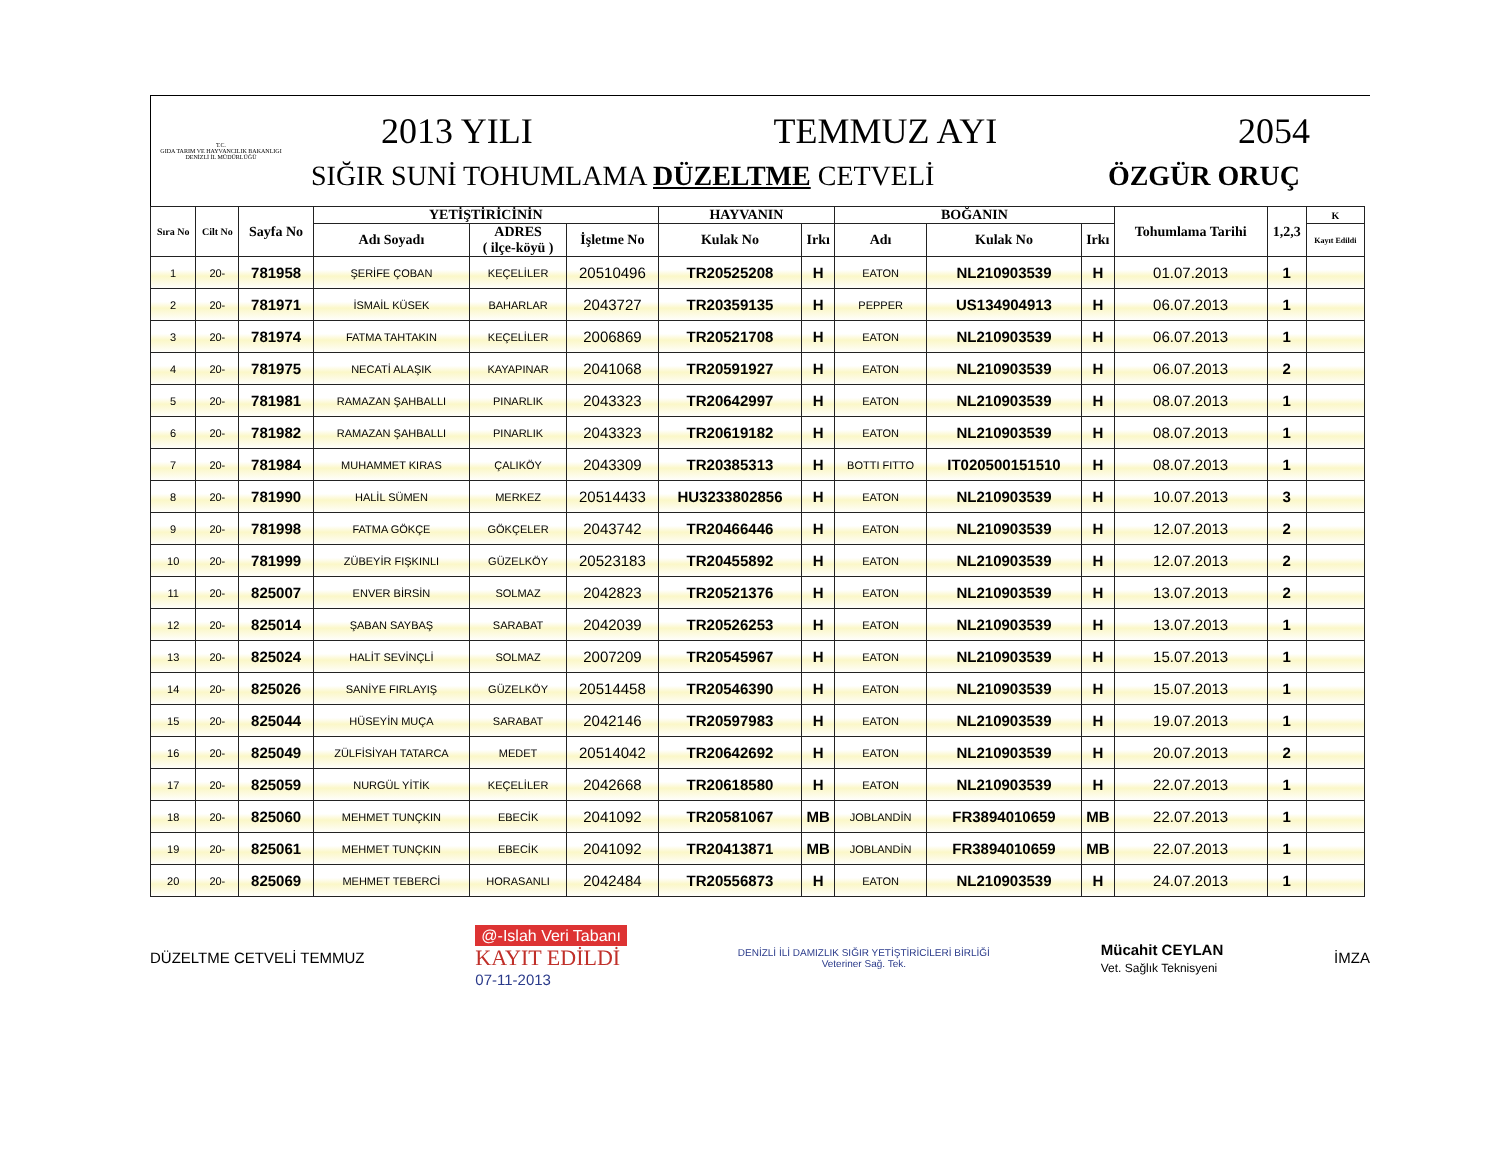T.C.
GIDA TARIM VE HAYVANCILIK BAKANLIGI
DENİZLİ İL MÜDÜRLÜĞÜ
2013 YILI TEMMUZ AYI 2054
SIĞIR SUNİ TOHUMLAMA DÜZELTME CETVELİ ÖZGÜR ORUÇ
| Sıra No | Cilt No | Sayfa No | YETİŞTİRİCİNİN | | | HAYVANIN | | BOĞANIN | | | Tohumlama Tarihi | 1,2,3 | K |
| --- | --- | --- | --- | --- | --- | --- | --- | --- | --- | --- | --- | --- | --- |
| | | | Adı Soyadı | ADRES ( ilçe-köyü ) | İşletme No | Kulak No | Irkı | Adı | Kulak No | Irkı | | | Kayıt Edildi |
| 1 | 20- | 781958 | ŞERİFE ÇOBAN | KEÇELİLER | 20510496 | TR20525208 | H | EATON | NL210903539 | H | 01.07.2013 | 1 | |
| 2 | 20- | 781971 | İSMAİL KÜSEK | BAHARLAR | 2043727 | TR20359135 | H | PEPPER | US134904913 | H | 06.07.2013 | 1 | |
| 3 | 20- | 781974 | FATMA TAHTAKIN | KEÇELİLER | 2006869 | TR20521708 | H | EATON | NL210903539 | H | 06.07.2013 | 1 | |
| 4 | 20- | 781975 | NECATİ ALAŞIK | KAYAPINAR | 2041068 | TR20591927 | H | EATON | NL210903539 | H | 06.07.2013 | 2 | |
| 5 | 20- | 781981 | RAMAZAN ŞAHBALLI | PINARLIK | 2043323 | TR20642997 | H | EATON | NL210903539 | H | 08.07.2013 | 1 | |
| 6 | 20- | 781982 | RAMAZAN ŞAHBALLI | PINARLIK | 2043323 | TR20619182 | H | EATON | NL210903539 | H | 08.07.2013 | 1 | |
| 7 | 20- | 781984 | MUHAMMET KIRAS | ÇALIKÖY | 2043309 | TR20385313 | H | BOTTI FITTO | IT020500151510 | H | 08.07.2013 | 1 | |
| 8 | 20- | 781990 | HALİL SÜMEN | MERKEZ | 20514433 | HU3233802856 | H | EATON | NL210903539 | H | 10.07.2013 | 3 | |
| 9 | 20- | 781998 | FATMA GÖKÇE | GÖKÇELER | 2043742 | TR20466446 | H | EATON | NL210903539 | H | 12.07.2013 | 2 | |
| 10 | 20- | 781999 | ZÜBEYİR FIŞKINLI | GÜZELKÖY | 20523183 | TR20455892 | H | EATON | NL210903539 | H | 12.07.2013 | 2 | |
| 11 | 20- | 825007 | ENVER BİRSİN | SOLMAZ | 2042823 | TR20521376 | H | EATON | NL210903539 | H | 13.07.2013 | 2 | |
| 12 | 20- | 825014 | ŞABAN SAYBAŞ | SARABAT | 2042039 | TR20526253 | H | EATON | NL210903539 | H | 13.07.2013 | 1 | |
| 13 | 20- | 825024 | HALİT SEVİNÇLİ | SOLMAZ | 2007209 | TR20545967 | H | EATON | NL210903539 | H | 15.07.2013 | 1 | |
| 14 | 20- | 825026 | SANİYE FIRLAYIŞ | GÜZELKÖY | 20514458 | TR20546390 | H | EATON | NL210903539 | H | 15.07.2013 | 1 | |
| 15 | 20- | 825044 | HÜSEYİN MUÇA | SARABAT | 2042146 | TR20597983 | H | EATON | NL210903539 | H | 19.07.2013 | 1 | |
| 16 | 20- | 825049 | ZÜLFİSİYAH TATARCA | MEDET | 20514042 | TR20642692 | H | EATON | NL210903539 | H | 20.07.2013 | 2 | |
| 17 | 20- | 825059 | NURGÜL YİTİK | KEÇELİLER | 2042668 | TR20618580 | H | EATON | NL210903539 | H | 22.07.2013 | 1 | |
| 18 | 20- | 825060 | MEHMET TUNÇKIN | EBECİK | 2041092 | TR20581067 | MB | JOBLANDİN | FR3894010659 | MB | 22.07.2013 | 1 | |
| 19 | 20- | 825061 | MEHMET TUNÇKIN | EBECİK | 2041092 | TR20413871 | MB | JOBLANDİN | FR3894010659 | MB | 22.07.2013 | 1 | |
| 20 | 20- | 825069 | MEHMET TEBERCİ | HORASANLI | 2042484 | TR20556873 | H | EATON | NL210903539 | H | 24.07.2013 | 1 | |
DÜZELTME CETVELİ TEMMUZ
@-Islah Veri Tabanı
KAYIT EDİLDİ
07-11-2013
DENİZLİ İLİ DAMIZLIK SIĞIR YETİŞTİRİCİLERİ BİRLİĞİ
Veteriner Sağ. Tek.
Mücahit CEYLAN
Vet. Sağlık Teknisyeni
İMZA